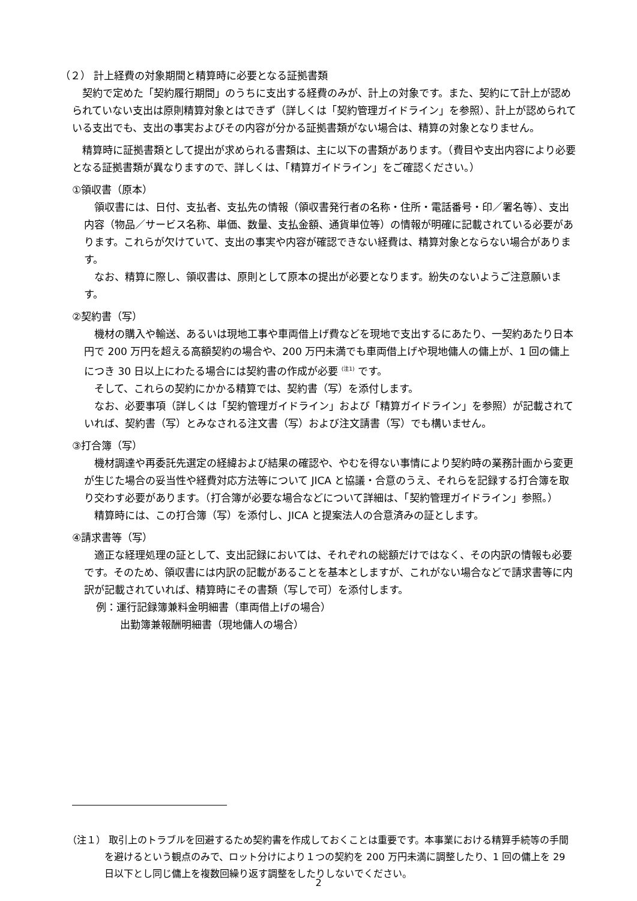（２） 計上経費の対象期間と精算時に必要となる証拠書類
契約で定めた「契約履行期間」のうちに支出する経費のみが、計上の対象です。また、契約にて計上が認められていない支出は原則精算対象とはできず（詳しくは「契約管理ガイドライン」を参照）、計上が認められている支出でも、支出の事実およびその内容が分かる証拠書類がない場合は、精算の対象となりません。
精算時に証拠書類として提出が求められる書類は、主に以下の書類があります。（費目や支出内容により必要となる証拠書類が異なりますので、詳しくは、「精算ガイドライン」をご確認ください。）
①領収書（原本）
領収書には、日付、支払者、支払先の情報（領収書発行者の名称・住所・電話番号・印／署名等）、支出内容（物品／サービス名称、単価、数量、支払金額、通貨単位等）の情報が明確に記載されている必要があります。これらが欠けていて、支出の事実や内容が確認できない経費は、精算対象とならない場合があります。
なお、精算に際し、領収書は、原則として原本の提出が必要となります。紛失のないようご注意願います。
②契約書（写）
機材の購入や輸送、あるいは現地工事や車両借上げ費などを現地で支出するにあたり、一契約あたり日本円で 200 万円を超える高額契約の場合や、200 万円未満でも車両借上げや現地傭人の傭上が、1 回の傭上につき 30 日以上にわたる場合には契約書の作成が必要 <sup>(注1)</sup> です。
そして、これらの契約にかかる精算では、契約書（写）を添付します。
なお、必要事項（詳しくは「契約管理ガイドライン」および「精算ガイドライン」を参照）が記載されていれば、契約書（写）とみなされる注文書（写）および注文請書（写）でも構いません。
③打合簿（写）
機材調達や再委託先選定の経緯および結果の確認や、やむを得ない事情により契約時の業務計画から変更が生じた場合の妥当性や経費対応方法等について JICA と協議・合意のうえ、それらを記録する打合簿を取り交わす必要があります。（打合簿が必要な場合などについて詳細は、「契約管理ガイドライン」参照。）
精算時には、この打合簿（写）を添付し、JICA と提案法人の合意済みの証とします。
④請求書等（写）
適正な経理処理の証として、支出記録においては、それぞれの総額だけではなく、その内訳の情報も必要です。そのため、領収書には内訳の記載があることを基本としますが、これがない場合などで請求書等に内訳が記載されていれば、精算時にその書類（写しで可）を添付します。
例：運行記録簿兼料金明細書（車両借上げの場合）
出勤簿兼報酬明細書（現地傭人の場合）
（注１） 取引上のトラブルを回避するため契約書を作成しておくことは重要です。本事業における精算手続等の手間を避けるという観点のみで、ロット分けにより１つの契約を 200 万円未満に調整したり、1 回の傭上を 29 日以下とし同じ傭上を複数回繰り返す調整をしたりしないでください。
2